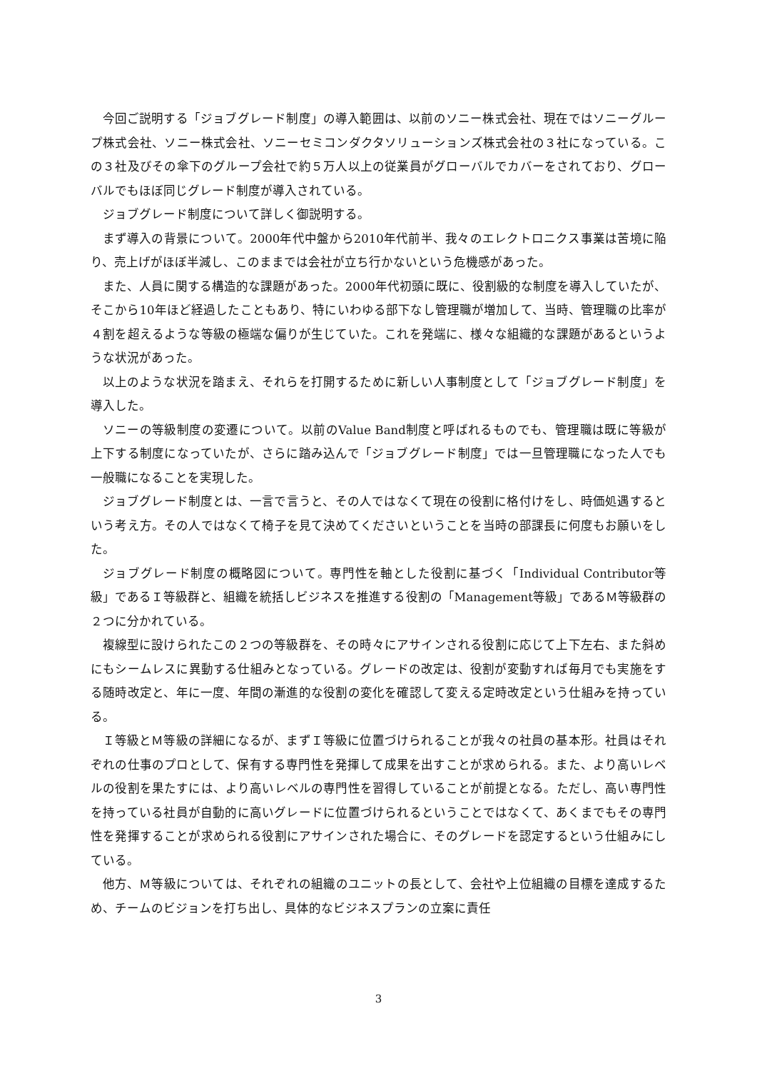今回ご説明する「ジョブグレード制度」の導入範囲は、以前のソニー株式会社、現在ではソニーグループ株式会社、ソニー株式会社、ソニーセミコンダクタソリューションズ株式会社の３社になっている。この３社及びその傘下のグループ会社で約５万人以上の従業員がグローバルでカバーをされており、グローバルでもほぼ同じグレード制度が導入されている。
ジョブグレード制度について詳しく御説明する。
まず導入の背景について。2000年代中盤から2010年代前半、我々のエレクトロニクス事業は苦境に陥り、売上げがほぼ半減し、このままでは会社が立ち行かないという危機感があった。
また、人員に関する構造的な課題があった。2000年代初頭に既に、役割級的な制度を導入していたが、そこから10年ほど経過したこともあり、特にいわゆる部下なし管理職が増加して、当時、管理職の比率が４割を超えるような等級の極端な偏りが生じていた。これを発端に、様々な組織的な課題があるというような状況があった。
以上のような状況を踏まえ、それらを打開するために新しい人事制度として「ジョブグレード制度」を導入した。
ソニーの等級制度の変遷について。以前のValue Band制度と呼ばれるものでも、管理職は既に等級が上下する制度になっていたが、さらに踏み込んで「ジョブグレード制度」では一旦管理職になった人でも一般職になることを実現した。
ジョブグレード制度とは、一言で言うと、その人ではなくて現在の役割に格付けをし、時価処遇するという考え方。その人ではなくて椅子を見て決めてくださいということを当時の部課長に何度もお願いをした。
ジョブグレード制度の概略図について。専門性を軸とした役割に基づく「Individual Contributor等級」であるＩ等級群と、組織を統括しビジネスを推進する役割の「Management等級」であるＭ等級群の２つに分かれている。
複線型に設けられたこの２つの等級群を、その時々にアサインされる役割に応じて上下左右、また斜めにもシームレスに異動する仕組みとなっている。グレードの改定は、役割が変動すれば毎月でも実施をする随時改定と、年に一度、年間の漸進的な役割の変化を確認して変える定時改定という仕組みを持っている。
Ｉ等級とＭ等級の詳細になるが、まずＩ等級に位置づけられることが我々の社員の基本形。社員はそれぞれの仕事のプロとして、保有する専門性を発揮して成果を出すことが求められる。また、より高いレベルの役割を果たすには、より高いレベルの専門性を習得していることが前提となる。ただし、高い専門性を持っている社員が自動的に高いグレードに位置づけられるということではなくて、あくまでもその専門性を発揮することが求められる役割にアサインされた場合に、そのグレードを認定するという仕組みにしている。
他方、Ｍ等級については、それぞれの組織のユニットの長として、会社や上位組織の目標を達成するため、チームのビジョンを打ち出し、具体的なビジネスプランの立案に責任
3